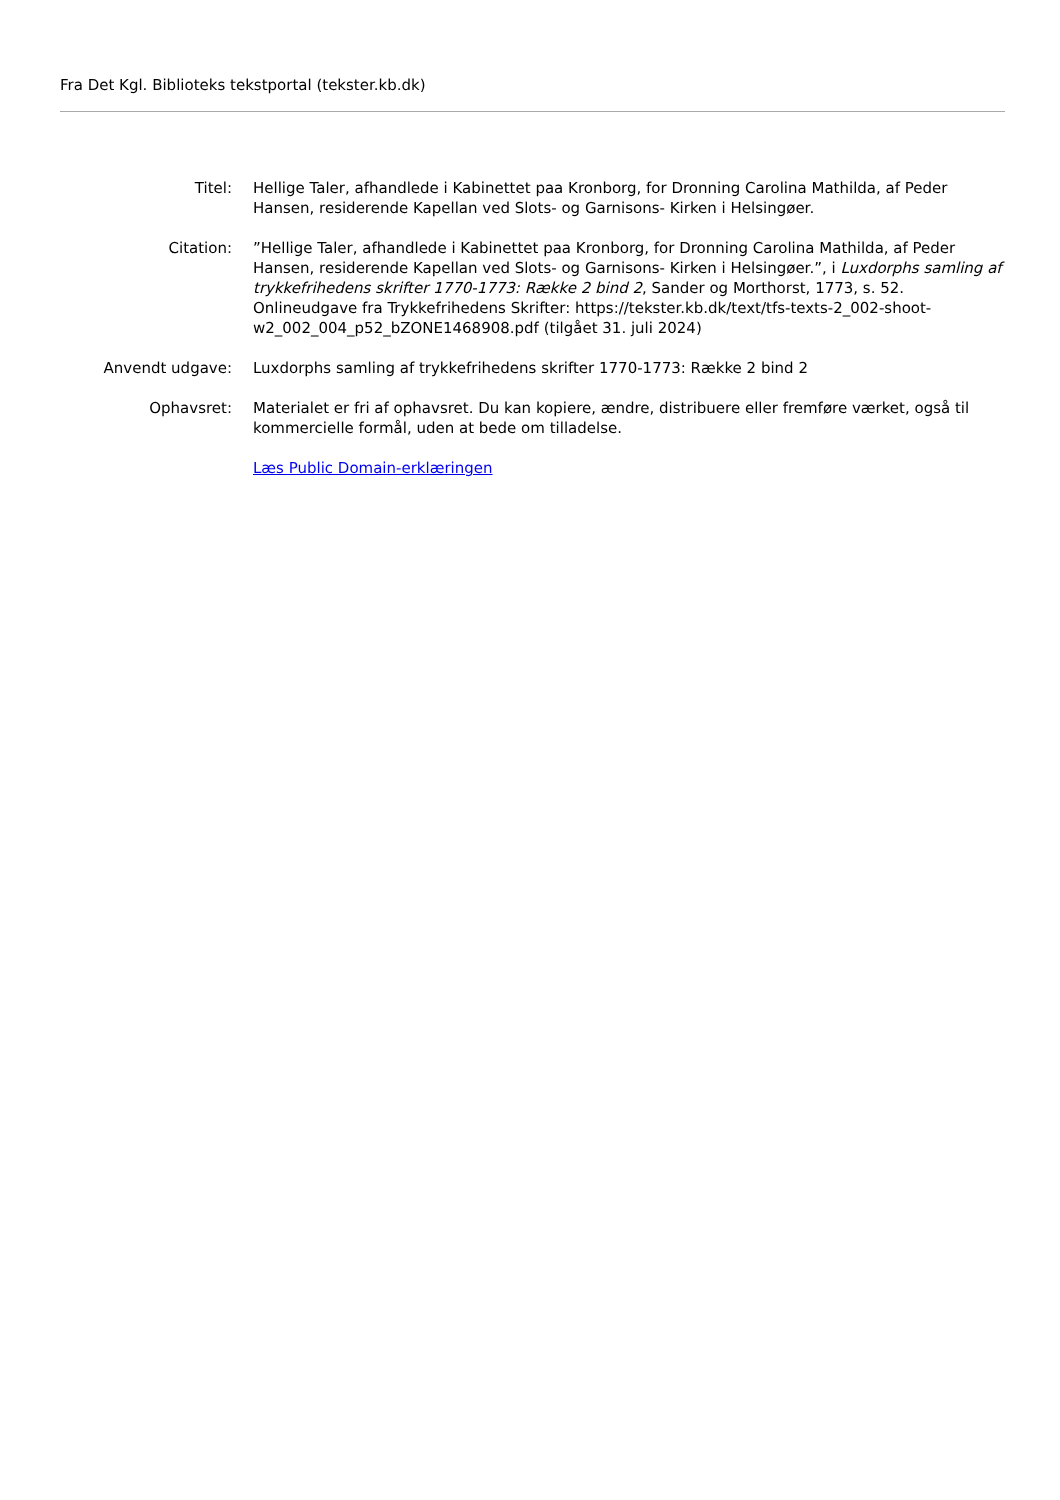Fra Det Kgl. Biblioteks tekstportal (tekster.kb.dk)
Titel: Hellige Taler, afhandlede i Kabinettet paa Kronborg, for Dronning Carolina Mathilda, af Peder Hansen, residerende Kapellan ved Slots- og Garnisons- Kirken i Helsingøer.
Citation: ”Hellige Taler, afhandlede i Kabinettet paa Kronborg, for Dronning Carolina Mathilda, af Peder Hansen, residerende Kapellan ved Slots- og Garnisons- Kirken i Helsingøer.”, i Luxdorphs samling af trykkefrihedens skrifter 1770-1773: Række 2 bind 2, Sander og Morthorst, 1773, s. 52. Onlineudgave fra Trykkefrihedens Skrifter: https://tekster.kb.dk/text/tfs-texts-2_002-shoot-w2_002_004_p52_bZONE1468908.pdf (tilgået 31. juli 2024)
Anvendt udgave: Luxdorphs samling af trykkefrihedens skrifter 1770-1773: Række 2 bind 2
Ophavsret: Materialet er fri af ophavsret. Du kan kopiere, ændre, distribuere eller fremføre værket, også til kommercielle formål, uden at bede om tilladelse.
Læs Public Domain-erklæringen